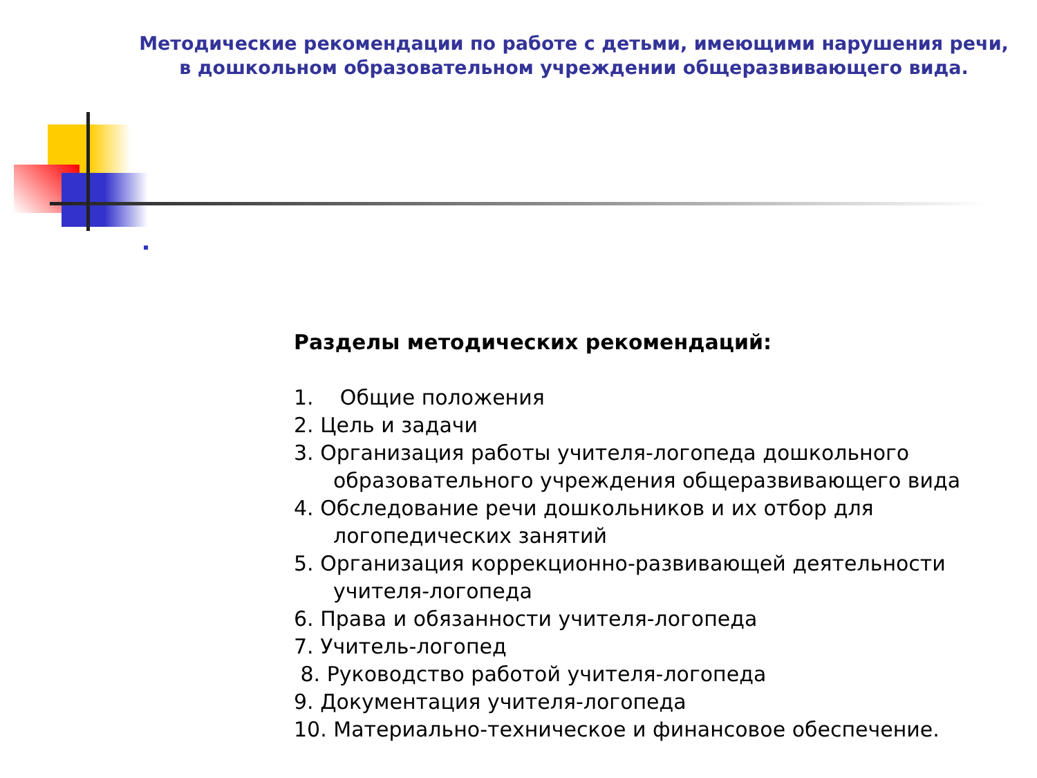Методические рекомендации по работе с детьми, имеющими нарушения речи, в дошкольном образовательном учреждении общеразвивающего вида.
Разделы методических рекомендаций:
1. Общие положения
2. Цель и задачи
3. Организация работы учителя-логопеда дошкольного
образовательного учреждения общеразвивающего вида
4. Обследование речи дошкольников и их отбор для
логопедических занятий
5. Организация коррекционно-развивающей деятельности
учителя-логопеда
6. Права и обязанности учителя-логопеда
7. Учитель-логопед
8. Руководство работой учителя-логопеда
9. Документация учителя-логопеда
10. Материально-техническое и финансовое обеспечение.